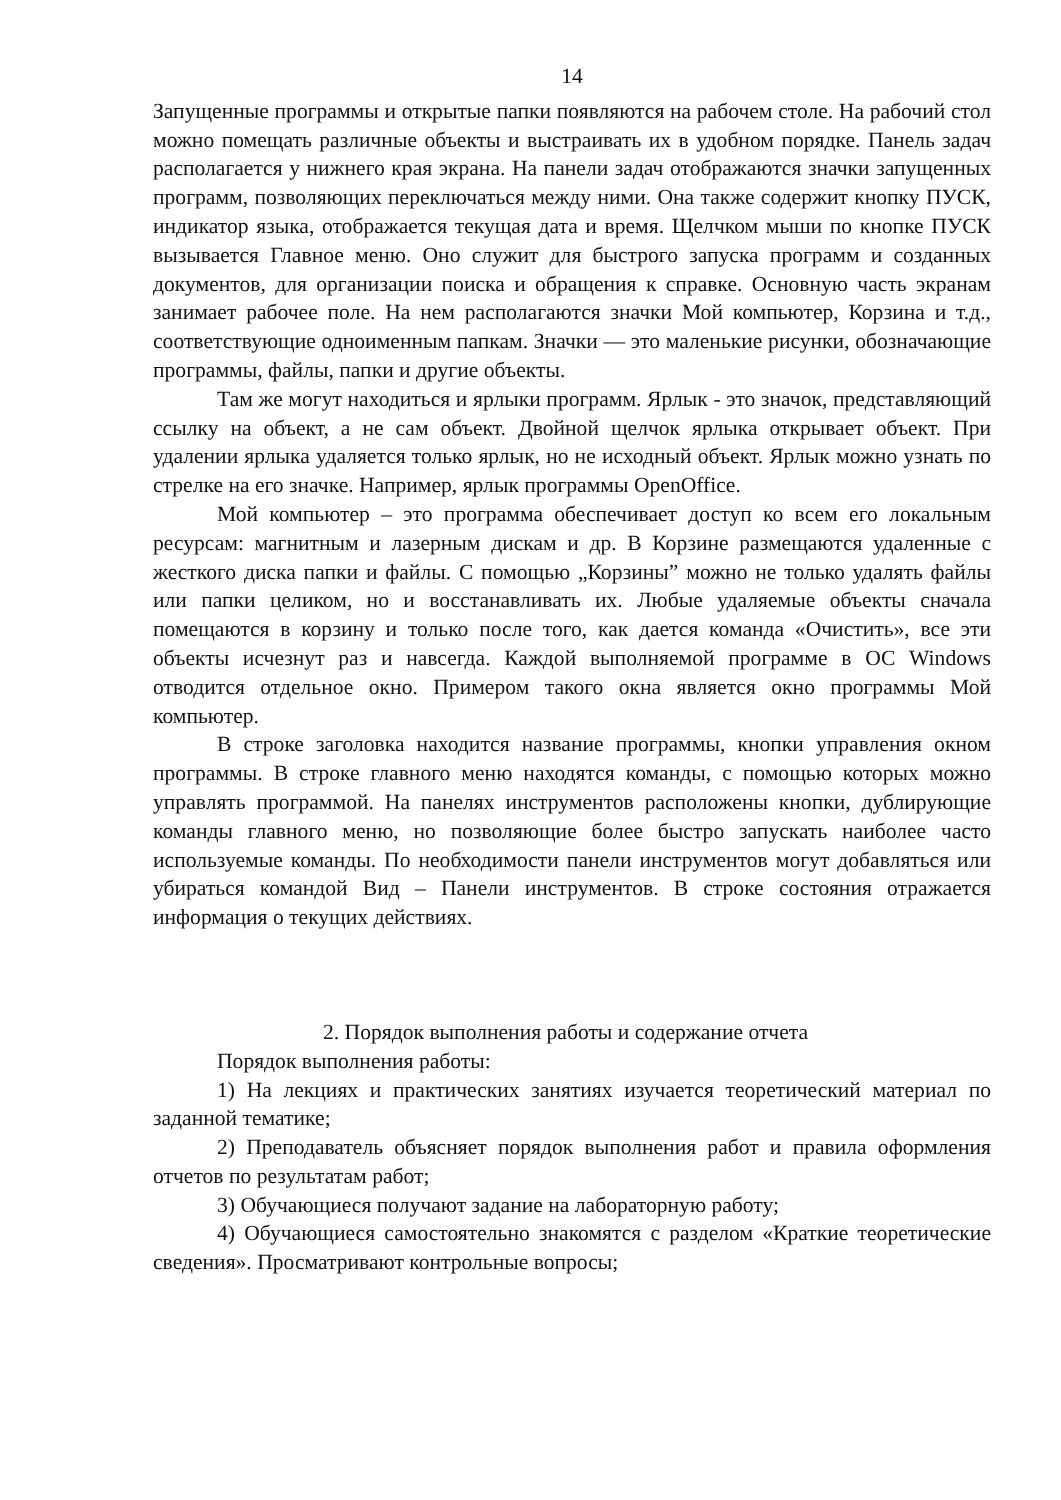14
Запущенные программы и открытые папки появляются на рабочем столе. На рабочий стол можно помещать различные объекты и выстраивать их в удобном порядке. Панель задач располагается у нижнего края экрана. На панели задач отображаются значки запущенных программ, позволяющих переключаться между ними. Она также содержит кнопку ПУСК, индикатор языка, отображается текущая дата и время. Щелчком мыши по кнопке ПУСК вызывается Главное меню. Оно служит для быстрого запуска программ и созданных документов, для организации поиска и обращения к справке. Основную часть экранам занимает рабочее поле. На нем располагаются значки Мой компьютер, Корзина и т.д., соответствующие одноименным папкам. Значки — это маленькие рисунки, обозначающие программы, файлы, папки и другие объекты.
Там же могут находиться и ярлыки программ. Ярлык - это значок, представляющий ссылку на объект, а не сам объект. Двойной щелчок ярлыка открывает объект. При удалении ярлыка удаляется только ярлык, но не исходный объект. Ярлык можно узнать по стрелке на его значке. Например, ярлык программы OpenOffice.
Мой компьютер – это программа обеспечивает доступ ко всем его локальным ресурсам: магнитным и лазерным дискам и др. В Корзине размещаются удаленные с жесткого диска папки и файлы. С помощью „Корзины” можно не только удалять файлы или папки целиком, но и восстанавливать их. Любые удаляемые объекты сначала помещаются в корзину и только после того, как дается команда «Очистить», все эти объекты исчезнут раз и навсегда. Каждой выполняемой программе в ОС Windows отводится отдельное окно. Примером такого окна является окно программы Мой компьютер.
В строке заголовка находится название программы, кнопки управления окном программы. В строке главного меню находятся команды, с помощью которых можно управлять программой. На панелях инструментов расположены кнопки, дублирующие команды главного меню, но позволяющие более быстро запускать наиболее часто используемые команды. По необходимости панели инструментов могут добавляться или убираться командой Вид – Панели инструментов. В строке состояния отражается информация о текущих действиях.
2. Порядок выполнения работы и содержание отчета
Порядок выполнения работы:
1) На лекциях и практических занятиях изучается теоретический материал по заданной тематике;
2) Преподаватель объясняет порядок выполнения работ и правила оформления отчетов по результатам работ;
3) Обучающиеся получают задание на лабораторную работу;
4) Обучающиеся самостоятельно знакомятся с разделом «Краткие теоретические сведения». Просматривают контрольные вопросы;